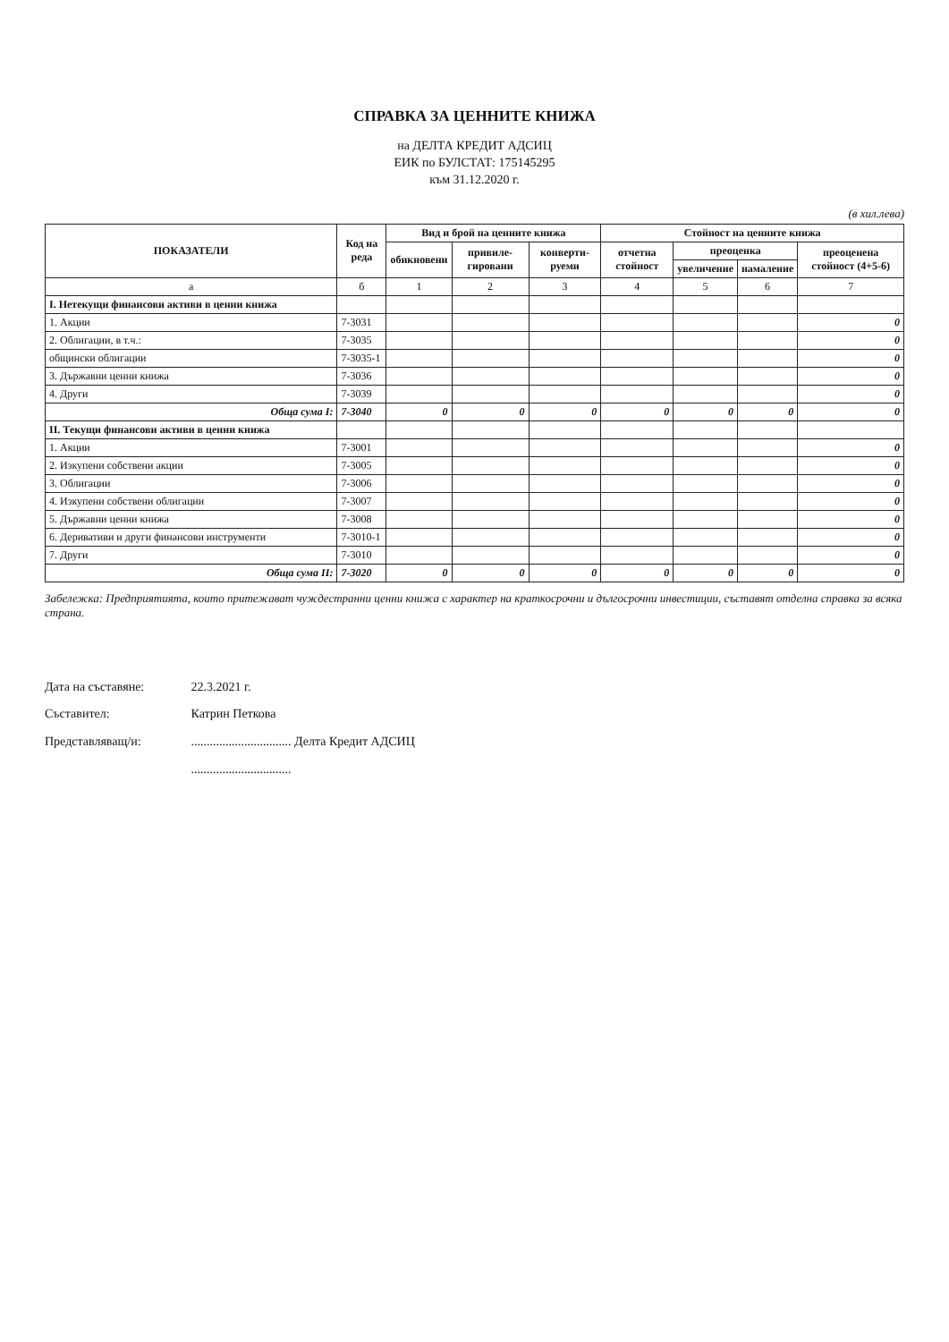СПРАВКА ЗА ЦЕННИТЕ КНИЖА
на ДЕЛТА КРЕДИТ АДСИЦ
ЕИК по БУЛСТАТ: 175145295
към 31.12.2020 г.
(в хил.лева)
| ПОКАЗАТЕЛИ | Код на реда | Вид и брой на ценните книжа | | | Стойност на ценните книжа | | | |
| --- | --- | --- | --- | --- | --- | --- | --- | --- |
| | | обикновени | привиле-гировани | конверти-руеми | отчетна стойност | преоценка | | преоценена стойност (4+5-6) |
| | | | | | | увеличение | намаление | |
| а | б | 1 | 2 | 3 | 4 | 5 | 6 | 7 |
| I. Нетекущи финансови активи в ценни книжа | | | | | | | | |
| 1. Акции | 7-3031 | | | | | | | 0 |
| 2. Облигации, в т.ч.: | 7-3035 | | | | | | | 0 |
| общински облигации | 7-3035-1 | | | | | | | 0 |
| 3. Държавни ценни книжа | 7-3036 | | | | | | | 0 |
| 4. Други | 7-3039 | | | | | | | 0 |
| Обща сума I: | 7-3040 | 0 | 0 | 0 | 0 | 0 | 0 | 0 |
| II. Текущи финансови активи в ценни книжа | | | | | | | | |
| 1. Акции | 7-3001 | | | | | | | 0 |
| 2. Изкупени собствени акции | 7-3005 | | | | | | | 0 |
| 3. Облигации | 7-3006 | | | | | | | 0 |
| 4. Изкупени собствени облигации | 7-3007 | | | | | | | 0 |
| 5. Държавни ценни книжа | 7-3008 | | | | | | | 0 |
| 6. Деривативи и други финансови инструменти | 7-3010-1 | | | | | | | 0 |
| 7. Други | 7-3010 | | | | | | | 0 |
| Обща сума II: | 7-3020 | 0 | 0 | 0 | 0 | 0 | 0 | 0 |
Забележка: Предприятията, които притежават чуждестранни ценни книжа с характер на краткосрочни и дългосрочни инвестиции, съставят отделна справка за всяка страна.
Дата на съставяне: 22.3.2021 г.
Съставител: Катрин Петкова
Представляващ/и: ................................ Делта Кредит АДСИЦ
................................